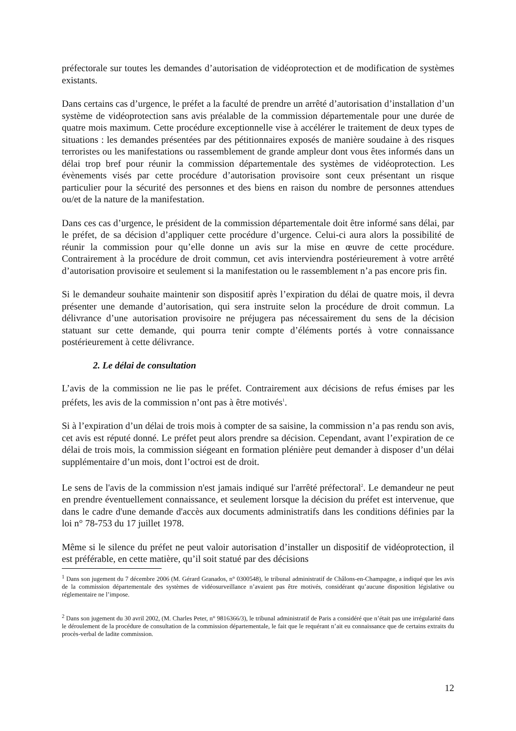préfectorale sur toutes les demandes d’autorisation de vidéoprotection et de modification de systèmes existants.
Dans certains cas d’urgence, le préfet a la faculté de prendre un arrêté d’autorisation d’installation d’un système de vidéoprotection sans avis préalable de la commission départementale pour une durée de quatre mois maximum. Cette procédure exceptionnelle vise à accélérer le traitement de deux types de situations : les demandes présentées par des pétitionnaires exposés de manière soudaine à des risques terroristes ou les manifestations ou rassemblement de grande ampleur dont vous êtes informés dans un délai trop bref pour réunir la commission départementale des systèmes de vidéoprotection. Les évènements visés par cette procédure d’autorisation provisoire sont ceux présentant un risque particulier pour la sécurité des personnes et des biens en raison du nombre de personnes attendues ou/et de la nature de la manifestation.
Dans ces cas d’urgence, le président de la commission départementale doit être informé sans délai, par le préfet, de sa décision d’appliquer cette procédure d’urgence. Celui-ci aura alors la possibilité de réunir la commission pour qu’elle donne un avis sur la mise en œuvre de cette procédure. Contrairement à la procédure de droit commun, cet avis interviendra postérieurement à votre arrêté d’autorisation provisoire et seulement si la manifestation ou le rassemblement n’a pas encore pris fin.
Si le demandeur souhaite maintenir son dispositif après l’expiration du délai de quatre mois, il devra présenter une demande d’autorisation, qui sera instruite selon la procédure de droit commun. La délivrance d’une autorisation provisoire ne préjugera pas nécessairement du sens de la décision statuant sur cette demande, qui pourra tenir compte d’éléments portés à votre connaissance postérieurement à cette délivrance.
2. Le délai de consultation
L’avis de la commission ne lie pas le préfet. Contrairement aux décisions de refus émises par les préfets, les avis de la commission n’ont pas à être motivés<sup>1</sup>.
Si à l’expiration d’un délai de trois mois à compter de sa saisine, la commission n’a pas rendu son avis, cet avis est réputé donné. Le préfet peut alors prendre sa décision. Cependant, avant l’expiration de ce délai de trois mois, la commission siégeant en formation plénière peut demander à disposer d’un délai supplémentaire d’un mois, dont l’octroi est de droit.
Le sens de l'avis de la commission n'est jamais indiqué sur l'arrêté préfectoral<sup>2</sup>. Le demandeur ne peut en prendre éventuellement connaissance, et seulement lorsque la décision du préfet est intervenue, que dans le cadre d'une demande d'accès aux documents administratifs dans les conditions définies par la loi n° 78-753 du 17 juillet 1978.
Même si le silence du préfet ne peut valoir autorisation d’installer un dispositif de vidéoprotection, il est préférable, en cette matière, qu’il soit statué par des décisions
<sup>1</sup> Dans son jugement du 7 décembre 2006 (M. Gérard Granados, n° 0300548), le tribunal administratif de Châlons-en-Champagne, a indiqué que les avis de la commission départementale des systèmes de vidéosurveillance n’avaient pas être motivés, considérant qu’aucune disposition législative ou réglementaire ne l’impose.
<sup>2</sup> Dans son jugement du 30 avril 2002, (M. Charles Peter, n° 9816366/3), le tribunal administratif de Paris a considéré que n’était pas une irrégularité dans le déroulement de la procédure de consultation de la commission départementale, le fait que le requérant n’ait eu connaissance que de certains extraits du procès-verbal de ladite commission.
12